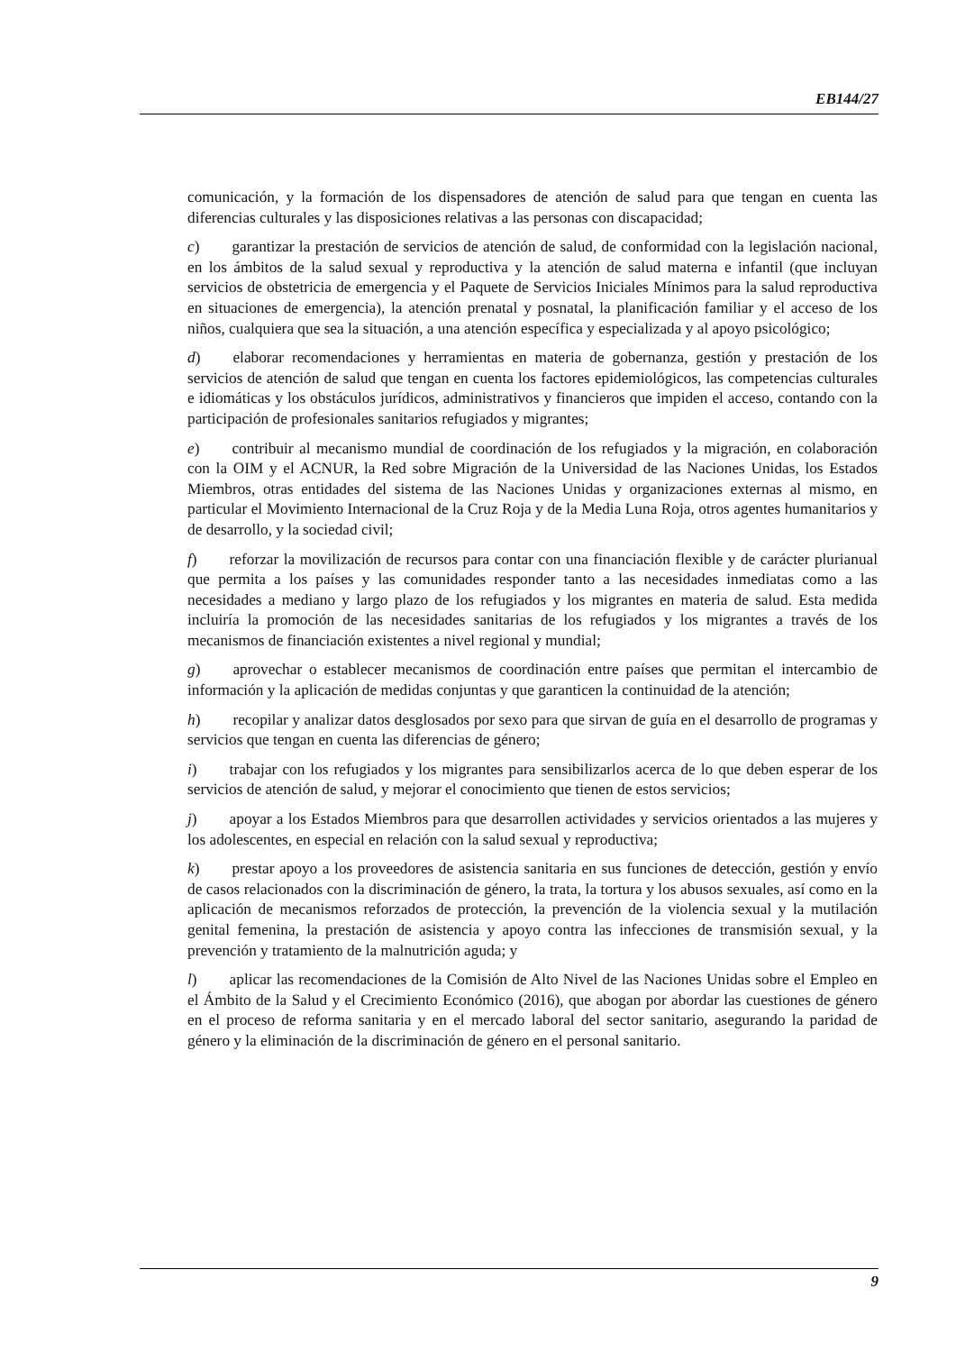EB144/27
comunicación, y la formación de los dispensadores de atención de salud para que tengan en cuenta las diferencias culturales y las disposiciones relativas a las personas con discapacidad;
c) garantizar la prestación de servicios de atención de salud, de conformidad con la legislación nacional, en los ámbitos de la salud sexual y reproductiva y la atención de salud materna e infantil (que incluyan servicios de obstetricia de emergencia y el Paquete de Servicios Iniciales Mínimos para la salud reproductiva en situaciones de emergencia), la atención prenatal y posnatal, la planificación familiar y el acceso de los niños, cualquiera que sea la situación, a una atención específica y especializada y al apoyo psicológico;
d) elaborar recomendaciones y herramientas en materia de gobernanza, gestión y prestación de los servicios de atención de salud que tengan en cuenta los factores epidemiológicos, las competencias culturales e idiomáticas y los obstáculos jurídicos, administrativos y financieros que impiden el acceso, contando con la participación de profesionales sanitarios refugiados y migrantes;
e) contribuir al mecanismo mundial de coordinación de los refugiados y la migración, en colaboración con la OIM y el ACNUR, la Red sobre Migración de la Universidad de las Naciones Unidas, los Estados Miembros, otras entidades del sistema de las Naciones Unidas y organizaciones externas al mismo, en particular el Movimiento Internacional de la Cruz Roja y de la Media Luna Roja, otros agentes humanitarios y de desarrollo, y la sociedad civil;
f) reforzar la movilización de recursos para contar con una financiación flexible y de carácter plurianual que permita a los países y las comunidades responder tanto a las necesidades inmediatas como a las necesidades a mediano y largo plazo de los refugiados y los migrantes en materia de salud. Esta medida incluiría la promoción de las necesidades sanitarias de los refugiados y los migrantes a través de los mecanismos de financiación existentes a nivel regional y mundial;
g) aprovechar o establecer mecanismos de coordinación entre países que permitan el intercambio de información y la aplicación de medidas conjuntas y que garanticen la continuidad de la atención;
h) recopilar y analizar datos desglosados por sexo para que sirvan de guía en el desarrollo de programas y servicios que tengan en cuenta las diferencias de género;
i) trabajar con los refugiados y los migrantes para sensibilizarlos acerca de lo que deben esperar de los servicios de atención de salud, y mejorar el conocimiento que tienen de estos servicios;
j) apoyar a los Estados Miembros para que desarrollen actividades y servicios orientados a las mujeres y los adolescentes, en especial en relación con la salud sexual y reproductiva;
k) prestar apoyo a los proveedores de asistencia sanitaria en sus funciones de detección, gestión y envío de casos relacionados con la discriminación de género, la trata, la tortura y los abusos sexuales, así como en la aplicación de mecanismos reforzados de protección, la prevención de la violencia sexual y la mutilación genital femenina, la prestación de asistencia y apoyo contra las infecciones de transmisión sexual, y la prevención y tratamiento de la malnutrición aguda; y
l) aplicar las recomendaciones de la Comisión de Alto Nivel de las Naciones Unidas sobre el Empleo en el Ámbito de la Salud y el Crecimiento Económico (2016), que abogan por abordar las cuestiones de género en el proceso de reforma sanitaria y en el mercado laboral del sector sanitario, asegurando la paridad de género y la eliminación de la discriminación de género en el personal sanitario.
9